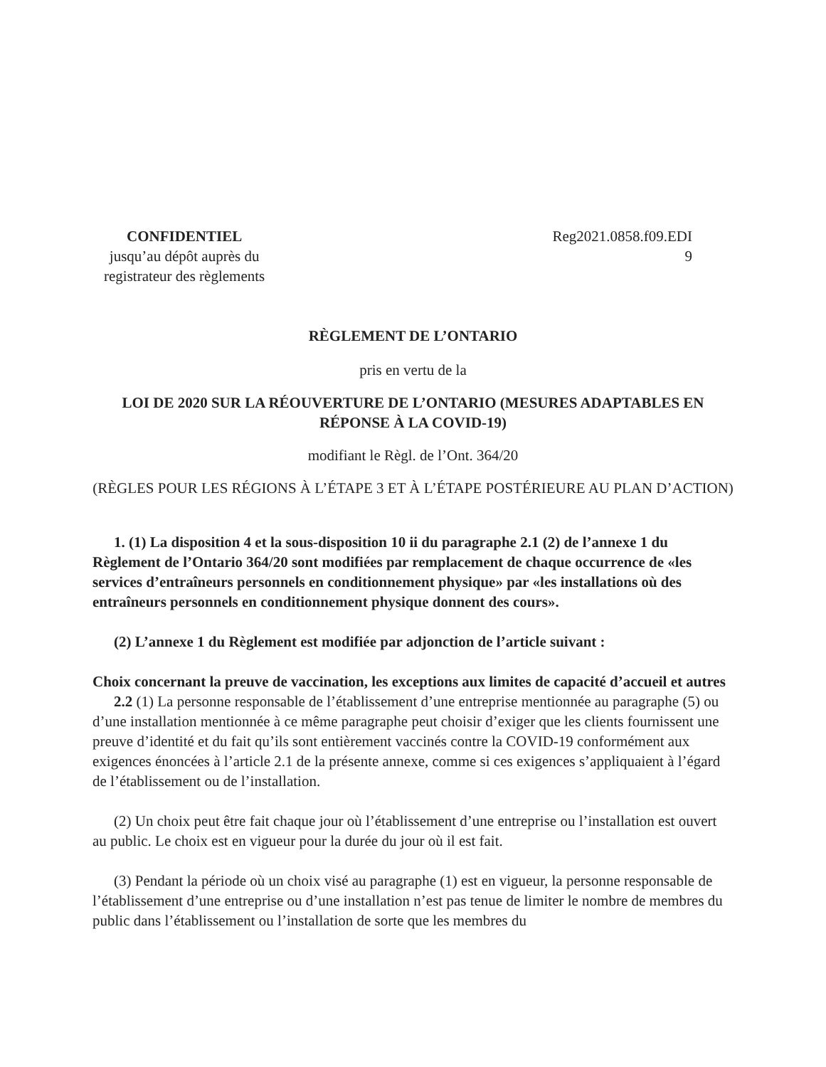CONFIDENTIEL
jusqu’au dépôt auprès du
registrateur des règlements
Reg2021.0858.f09.EDI
9
RÈGLEMENT DE L’ONTARIO
pris en vertu de la
LOI DE 2020 SUR LA RÉOUVERTURE DE L’ONTARIO (MESURES ADAPTABLES EN RÉPONSE À LA COVID-19)
modifiant le Règl. de l’Ont. 364/20
(RÈGLES POUR LES RÉGIONS À L’ÉTAPE 3 ET À L’ÉTAPE POSTÉRIEURE AU PLAN D’ACTION)
1. (1) La disposition 4 et la sous-disposition 10 ii du paragraphe 2.1 (2) de l’annexe 1 du Règlement de l’Ontario 364/20 sont modifiées par remplacement de chaque occurrence de «les services d’entraîneurs personnels en conditionnement physique» par «les installations où des entraîneurs personnels en conditionnement physique donnent des cours».
(2) L’annexe 1 du Règlement est modifiée par adjonction de l’article suivant :
Choix concernant la preuve de vaccination, les exceptions aux limites de capacité d’accueil et autres
2.2 (1) La personne responsable de l’établissement d’une entreprise mentionnée au paragraphe (5) ou d’une installation mentionnée à ce même paragraphe peut choisir d’exiger que les clients fournissent une preuve d’identité et du fait qu’ils sont entièrement vaccinés contre la COVID-19 conformément aux exigences énoncées à l’article 2.1 de la présente annexe, comme si ces exigences s’appliquaient à l’égard de l’établissement ou de l’installation.
(2) Un choix peut être fait chaque jour où l’établissement d’une entreprise ou l’installation est ouvert au public. Le choix est en vigueur pour la durée du jour où il est fait.
(3) Pendant la période où un choix visé au paragraphe (1) est en vigueur, la personne responsable de l’établissement d’une entreprise ou d’une installation n’est pas tenue de limiter le nombre de membres du public dans l’établissement ou l’installation de sorte que les membres du